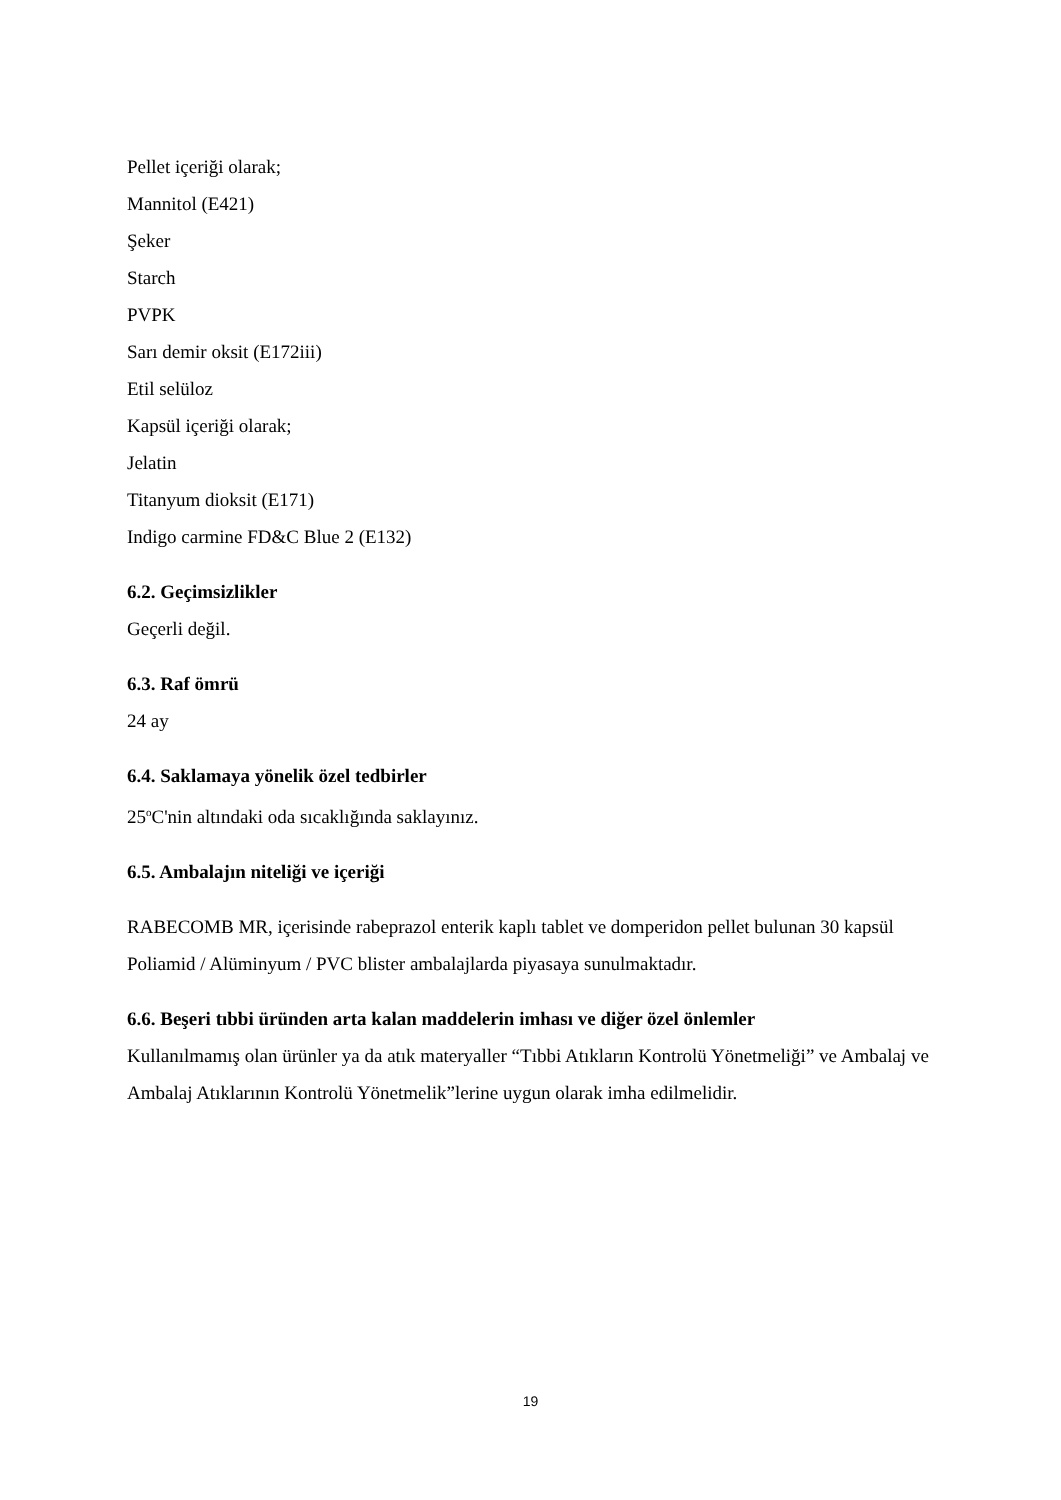Pellet içeriği olarak;
Mannitol (E421)
Şeker
Starch
PVPK
Sarı demir oksit (E172iii)
Etil selüloz
Kapsül içeriği olarak;
Jelatin
Titanyum dioksit (E171)
Indigo carmine FD&C Blue 2 (E132)
6.2. Geçimsizlikler
Geçerli değil.
6.3. Raf ömrü
24 ay
6.4. Saklamaya yönelik özel tedbirler
25<sup>o</sup>C'nin altındaki oda sıcaklığında saklayınız.
6.5. Ambalajın niteliği ve içeriği
RABECOMB MR, içerisinde rabeprazol enterik kaplı tablet ve domperidon pellet bulunan 30 kapsül Poliamid / Alüminyum / PVC blister ambalajlarda piyasaya sunulmaktadır.
6.6. Beşeri tıbbi üründen arta kalan maddelerin imhası ve diğer özel önlemler
Kullanılmamış olan ürünler ya da atık materyaller “Tıbbi Atıkların Kontrolü Yönetmeliği” ve Ambalaj ve Ambalaj Atıklarının Kontrolü Yönetmelik”lerine uygun olarak imha edilmelidir.
19